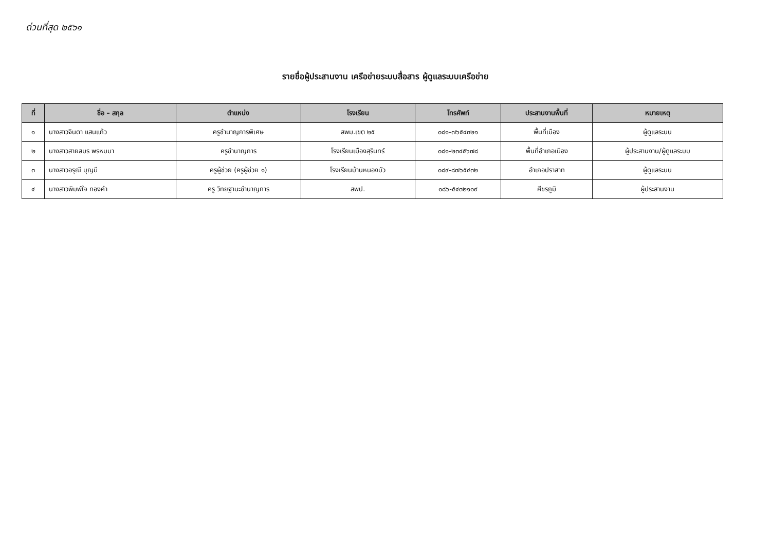ด่วนที่สุด ๒๕๖๑
รายชื่อผู้ประสานงาน เครือข่ายระบบสื่อสาร ผู้ดูแลระบบเครือข่าย
| ที่ | ชื่อ – สกุล | ตำแหน่ง | โรงเรียน | โทรศัพท์ | ประสานงานพื้นที่ | หมายเหตุ |
| --- | --- | --- | --- | --- | --- | --- |
| ๑ | นางสาวจินดา แสนแก้ว | ครูชำนาญการพิเศษ | สพม.เขต ๒๕ | ๐๘๑-๗๖๕๔๓๒๑ | พื้นที่เมือง | ผู้ดูแลระบบ |
| ๒ | นางสาวสายสมร พรหมมา | ครูชำนาญการ | โรงเรียนเมืองสุรินทร์ | ๐๘๑-๒๓๔๕๖๗๘ | พื้นที่อำเภอเมือง | ผู้ประสานงาน/ผู้ดูแลระบบ |
| ๓ | นางสาวอรุณี บุญมี | ครูผู้ช่วย (ครูผู้ช่วย ๑) | โรงเรียนบ้านหนองบัว | ๐๘๙-๘๗๖๕๔๓๒ | อำเภอปราสาท | ผู้ดูแลระบบ |
| ๔ | นางสาวพิมพ์ใจ ทองคำ | ครู วิทยฐานะชำนาญการ | สพป. | ๐๘๖-๕๔๓๒๑๐๙ | ศีขรภูมิ | ผู้ประสานงาน |